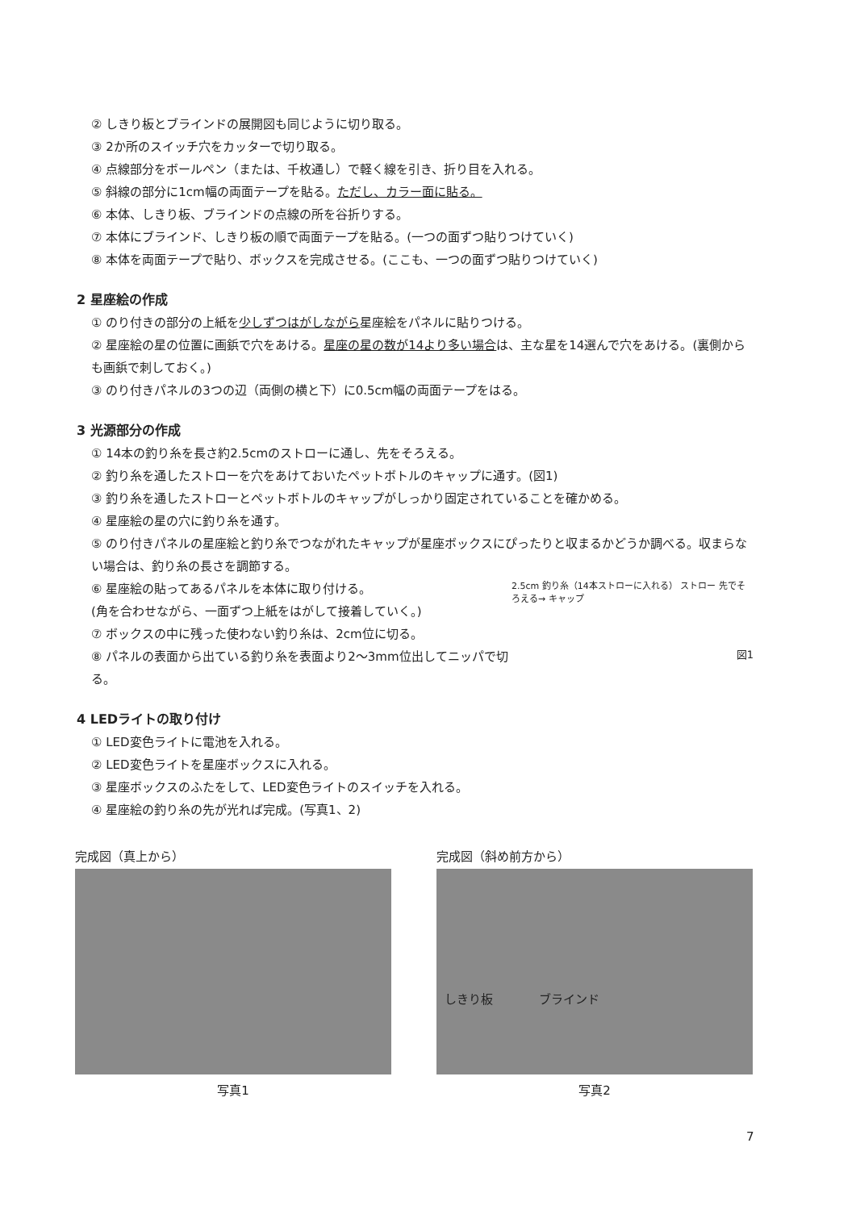② しきり板とブラインドの展開図も同じように切り取る。
③ 2か所のスイッチ穴をカッターで切り取る。
④ 点線部分をボールペン（または、千枚通し）で軽く線を引き、折り目を入れる。
⑤ 斜線の部分に1cm幅の両面テープを貼る。ただし、カラー面に貼る。
⑥ 本体、しきり板、ブラインドの点線の所を谷折りする。
⑦ 本体にブラインド、しきり板の順で両面テープを貼る。(一つの面ずつ貼りつけていく)
⑧ 本体を両面テープで貼り、ボックスを完成させる。(ここも、一つの面ずつ貼りつけていく)
2 星座絵の作成
① のり付きの部分の上紙を少しずつはがしながら星座絵をパネルに貼りつける。
② 星座絵の星の位置に画鋲で穴をあける。星座の星の数が14より多い場合は、主な星を14選んで穴をあける。(裏側からも画鋲で刺しておく。)
③ のり付きパネルの3つの辺（両側の横と下）に0.5cm幅の両面テープをはる。
3 光源部分の作成
① 14本の釣り糸を長さ約2.5cmのストローに通し、先をそろえる。
② 釣り糸を通したストローを穴をあけておいたペットボトルのキャップに通す。(図1)
③ 釣り糸を通したストローとペットボトルのキャップがしっかり固定されていることを確かめる。
④ 星座絵の星の穴に釣り糸を通す。
⑤ のり付きパネルの星座絵と釣り糸でつながれたキャップが星座ボックスにぴったりと収まるかどうか調べる。収まらない場合は、釣り糸の長さを調節する。
2.5cm 釣り糸（14本ストローに入れる） ストロー 先でそろえる→ キャップ
図1
⑥ 星座絵の貼ってあるパネルを本体に取り付ける。
(角を合わせながら、一面ずつ上紙をはがして接着していく。)
⑦ ボックスの中に残った使わない釣り糸は、2cm位に切る。
⑧ パネルの表面から出ている釣り糸を表面より2〜3mm位出してニッパで切る。
4 LEDライトの取り付け
① LED変色ライトに電池を入れる。
② LED変色ライトを星座ボックスに入れる。
③ 星座ボックスのふたをして、LED変色ライトのスイッチを入れる。
④ 星座絵の釣り糸の先が光れば完成。(写真1、2)
完成図（真上から）
写真1
完成図（斜め前方から）
しきり板 ブラインド
写真2
7